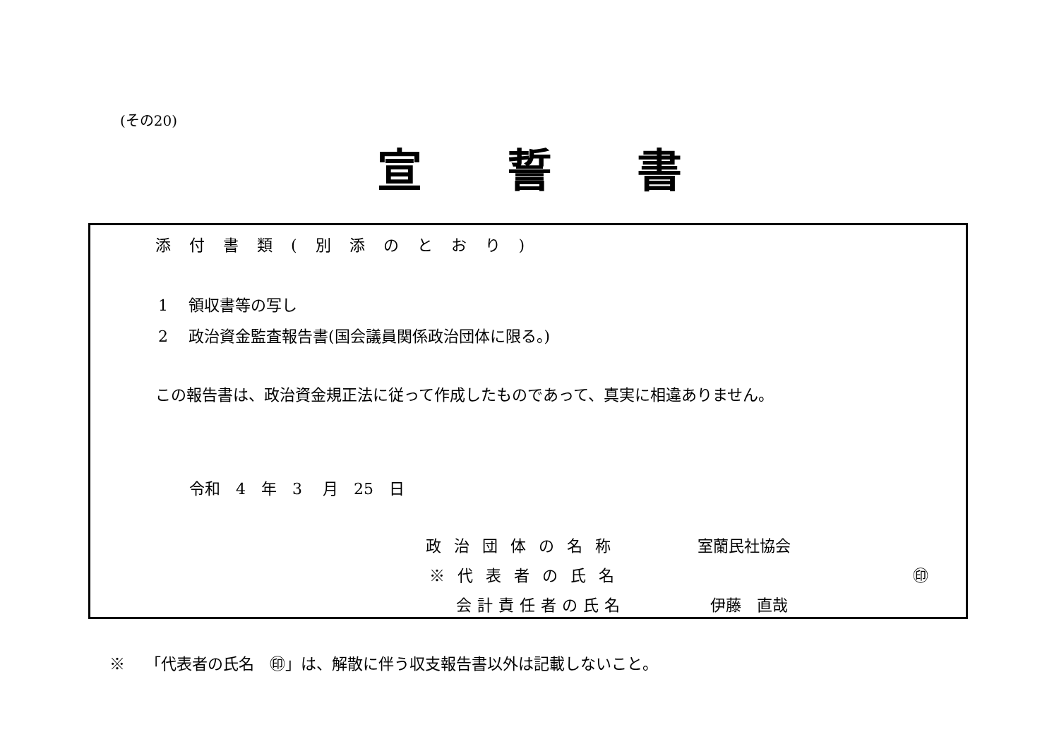(その20)
宣誓書
添付書類(別添のとおり)
1　 領収書等の写し
2　 政治資金監査報告書(国会議員関係政治団体に限る。)
この報告書は、政治資金規正法に従って作成したものであって、真実に相違ありません。
令和　4　年　3　 月　25　日
政治団体の名称 室蘭民社協会
※代表者の氏名 ㊞
会計責任者の氏名 伊藤　直哉
※　 「代表者の氏名　㊞」は、解散に伴う収支報告書以外は記載しないこと。